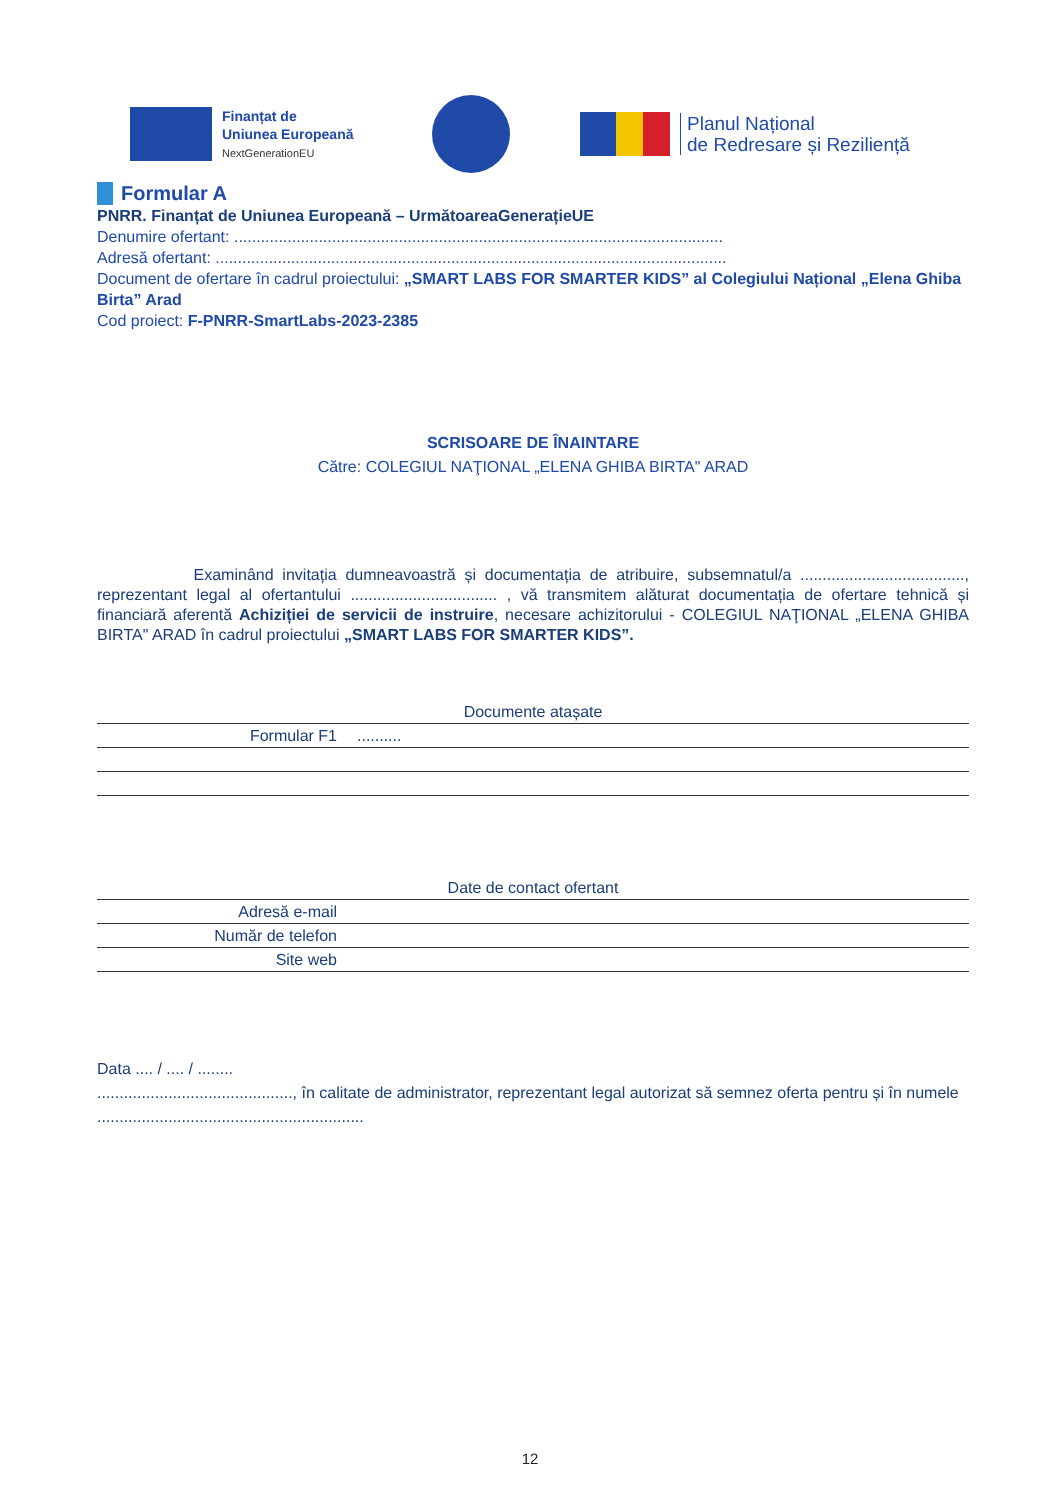Finanțat de
Uniunea Europeană
NextGenerationEU
Planul Național
de Redresare și Reziliență
Formular A
PNRR. Finanțat de Uniunea Europeană – UrmătoareaGenerațieUE
Denumire ofertant: ..............................................................................................................
Adresă ofertant: ...................................................................................................................
Document de ofertare în cadrul proiectului: „SMART LABS FOR SMARTER KIDS” al Colegiului Național „Elena Ghiba Birta” Arad
Cod proiect: F-PNRR-SmartLabs-2023-2385
SCRISOARE DE ÎNAINTARE
Către: COLEGIUL NAŢIONAL „ELENA GHIBA BIRTA" ARAD
Examinând invitația dumneavoastră și documentația de atribuire, subsemnatul/a ....................................., reprezentant legal al ofertantului ................................. , vă transmitem alăturat documentația de ofertare tehnică și financiară aferentă Achiziției de servicii de instruire, necesare achizitorului - COLEGIUL NAŢIONAL „ELENA GHIBA BIRTA" ARAD în cadrul proiectului „SMART LABS FOR SMARTER KIDS”.
| Documente atașate | |
| --- | --- |
| Formular F1 | .......... |
| Date de contact ofertant | |
| --- | --- |
| Adresă e-mail | |
| Număr de telefon | |
| Site web | |
Data .... / .... / ........
............................................, în calitate de administrator, reprezentant legal autorizat să semnez oferta pentru și în numele ............................................................
12